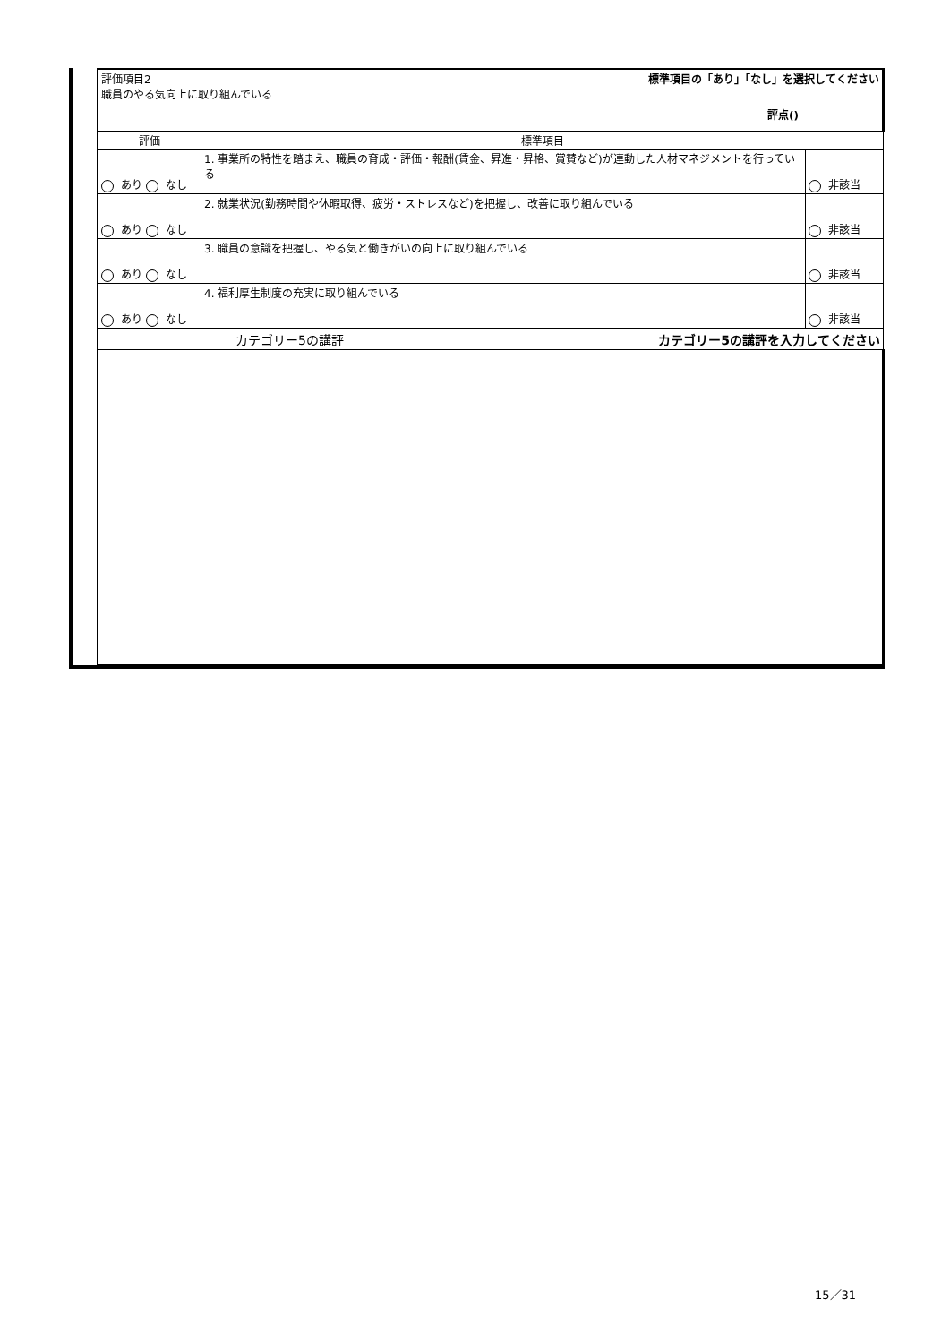| | 評価項目2 職員のやる気向上に取り組んでいる 標準項目の「あり」「なし」を選択してください 評点() | | |
| | 評価 | 標準項目 | |
| | あり なし | 1. 事業所の特性を踏まえ、職員の育成・評価・報酬(賃金、昇進・昇格、賞賛など)が連動した人材マネジメントを行っている | 非該当 |
| | あり なし | 2. 就業状況(勤務時間や休暇取得、疲労・ストレスなど)を把握し、改善に取り組んでいる | 非該当 |
| | あり なし | 3. 職員の意識を把握し、やる気と働きがいの向上に取り組んでいる | 非該当 |
| | あり なし | 4. 福利厚生制度の充実に取り組んでいる | 非該当 |
| | カテゴリー5の講評 カテゴリー5の講評を入力してください | | |
15／31